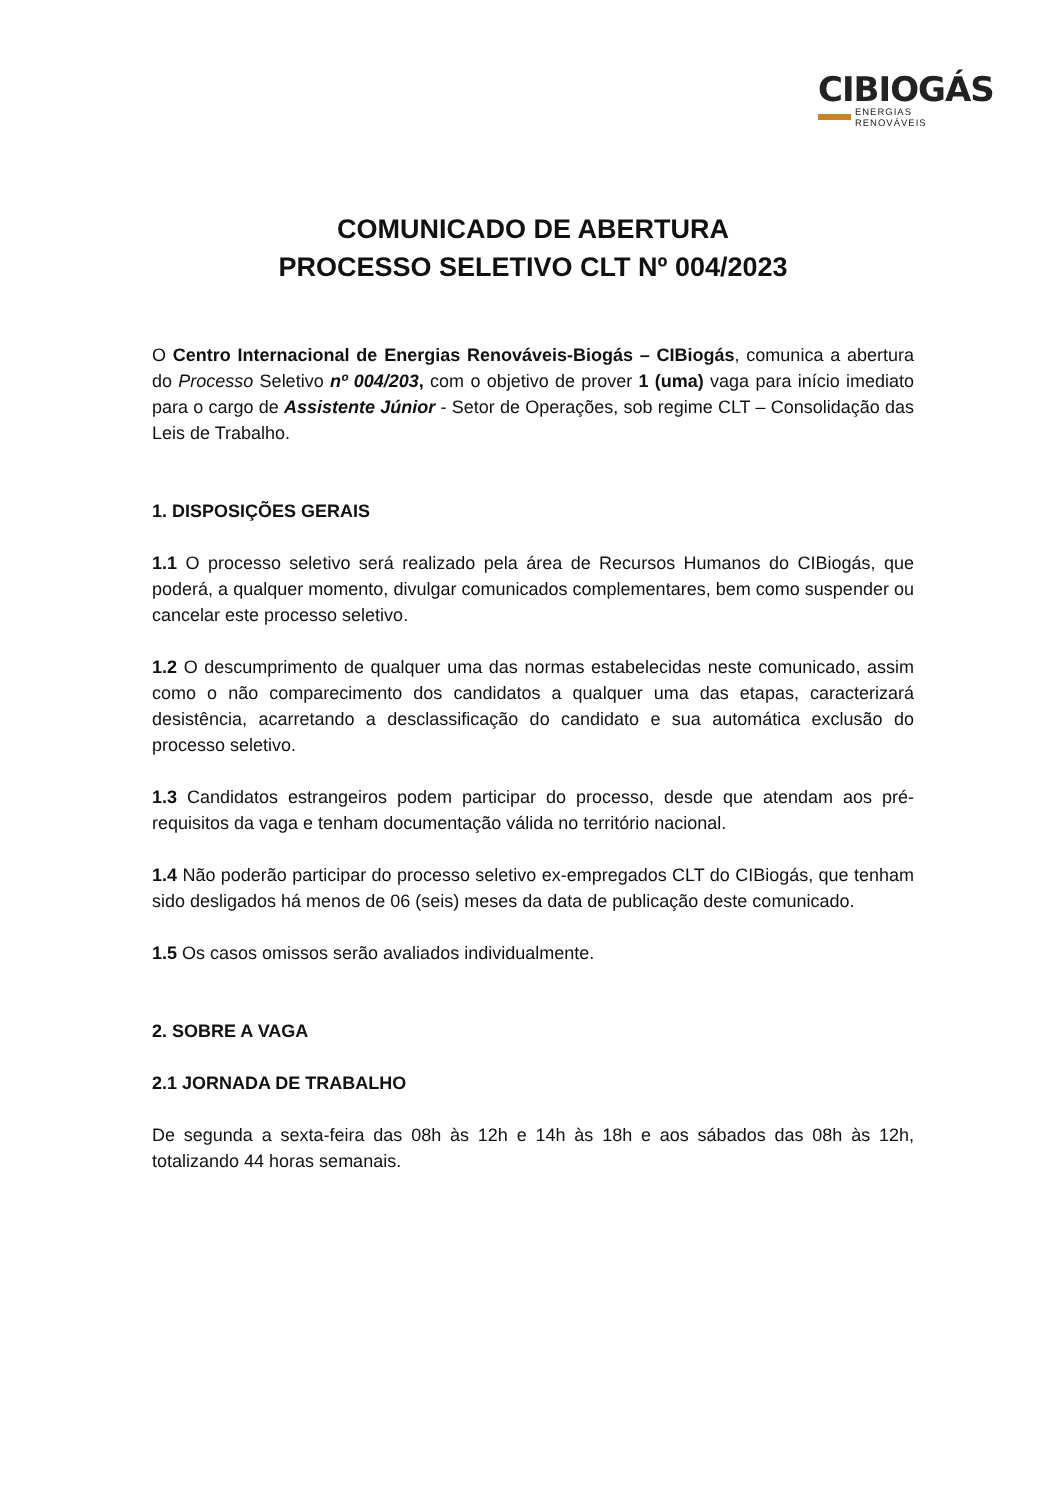CIBIOGÁS
ENERGIAS RENOVÁVEIS
COMUNICADO DE ABERTURA
PROCESSO SELETIVO CLT Nº 004/2023
O Centro Internacional de Energias Renováveis-Biogás – CIBiogás, comunica a abertura do Processo Seletivo nº 004/203, com o objetivo de prover 1 (uma) vaga para início imediato para o cargo de Assistente Júnior - Setor de Operações, sob regime CLT – Consolidação das Leis de Trabalho.
1. DISPOSIÇÕES GERAIS
1.1 O processo seletivo será realizado pela área de Recursos Humanos do CIBiogás, que poderá, a qualquer momento, divulgar comunicados complementares, bem como suspender ou cancelar este processo seletivo.
1.2 O descumprimento de qualquer uma das normas estabelecidas neste comunicado, assim como o não comparecimento dos candidatos a qualquer uma das etapas, caracterizará desistência, acarretando a desclassificação do candidato e sua automática exclusão do processo seletivo.
1.3 Candidatos estrangeiros podem participar do processo, desde que atendam aos pré-requisitos da vaga e tenham documentação válida no território nacional.
1.4 Não poderão participar do processo seletivo ex-empregados CLT do CIBiogás, que tenham sido desligados há menos de 06 (seis) meses da data de publicação deste comunicado.
1.5 Os casos omissos serão avaliados individualmente.
2. SOBRE A VAGA
2.1 JORNADA DE TRABALHO
De segunda a sexta-feira das 08h às 12h e 14h às 18h e aos sábados das 08h às 12h, totalizando 44 horas semanais.